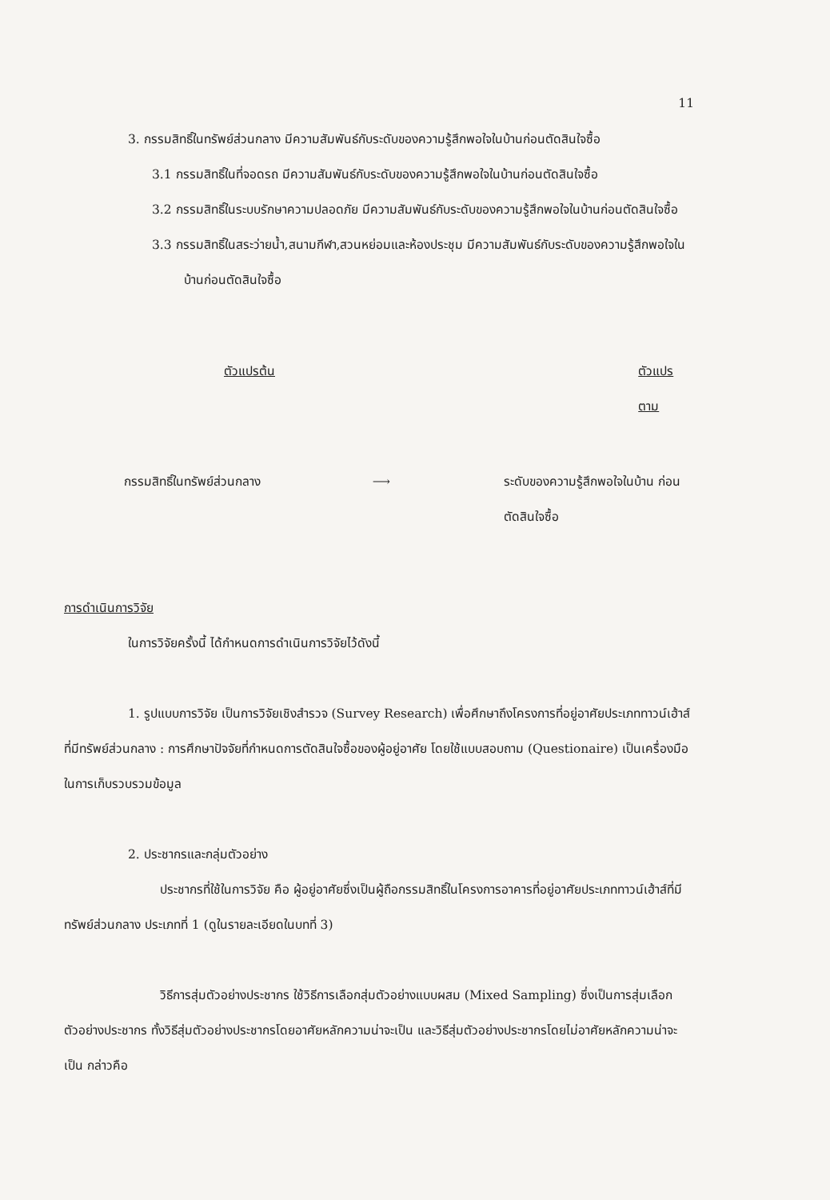11
3. กรรมสิทธิ์ในทรัพย์ส่วนกลาง มีความสัมพันธ์กับระดับของความรู้สึกพอใจในบ้านก่อนตัดสินใจซื้อ
3.1 กรรมสิทธิ์ในที่จอดรถ มีความสัมพันธ์กับระดับของความรู้สึกพอใจในบ้านก่อนตัดสินใจซื้อ
3.2 กรรมสิทธิ์ในระบบรักษาความปลอดภัย มีความสัมพันธ์กับระดับของความรู้สึกพอใจในบ้านก่อนตัดสินใจซื้อ
3.3 กรรมสิทธิ์ในสระว่ายน้ำ,สนามกีฬา,สวนหย่อมและห้องประชุม มีความสัมพันธ์กับระดับของความรู้สึกพอใจในบ้านก่อนตัดสินใจซื้อ
ตัวแปรต้น ตัวแปรตาม
กรรมสิทธิ์ในทรัพย์ส่วนกลาง ⟶ ระดับของความรู้สึกพอใจในบ้าน ก่อนตัดสินใจซื้อ
การดำเนินการวิจัย
ในการวิจัยครั้งนี้ ได้กำหนดการดำเนินการวิจัยไว้ดังนี้
1. รูปแบบการวิจัย เป็นการวิจัยเชิงสำรวจ (Survey Research) เพื่อศึกษาถึงโครงการที่อยู่อาศัยประเภททาวน์เฮ้าส์ที่มีทรัพย์ส่วนกลาง : การศึกษาปัจจัยที่กำหนดการตัดสินใจซื้อของผู้อยู่อาศัย โดยใช้แบบสอบถาม (Questionaire) เป็นเครื่องมือในการเก็บรวบรวมข้อมูล
2. ประชากรและกลุ่มตัวอย่าง
ประชากรที่ใช้ในการวิจัย คือ ผู้อยู่อาศัยซึ่งเป็นผู้ถือกรรมสิทธิ์ในโครงการอาคารที่อยู่อาศัยประเภททาวน์เฮ้าส์ที่มีทรัพย์ส่วนกลาง ประเภทที่ 1 (ดูในรายละเอียดในบทที่ 3)
วิธีการสุ่มตัวอย่างประชากร ใช้วิธีการเลือกสุ่มตัวอย่างแบบผสม (Mixed Sampling) ซึ่งเป็นการสุ่มเลือกตัวอย่างประชากร ทั้งวิธีสุ่มตัวอย่างประชากรโดยอาศัยหลักความน่าจะเป็น และวิธีสุ่มตัวอย่างประชากรโดยไม่อาศัยหลักความน่าจะเป็น กล่าวคือ